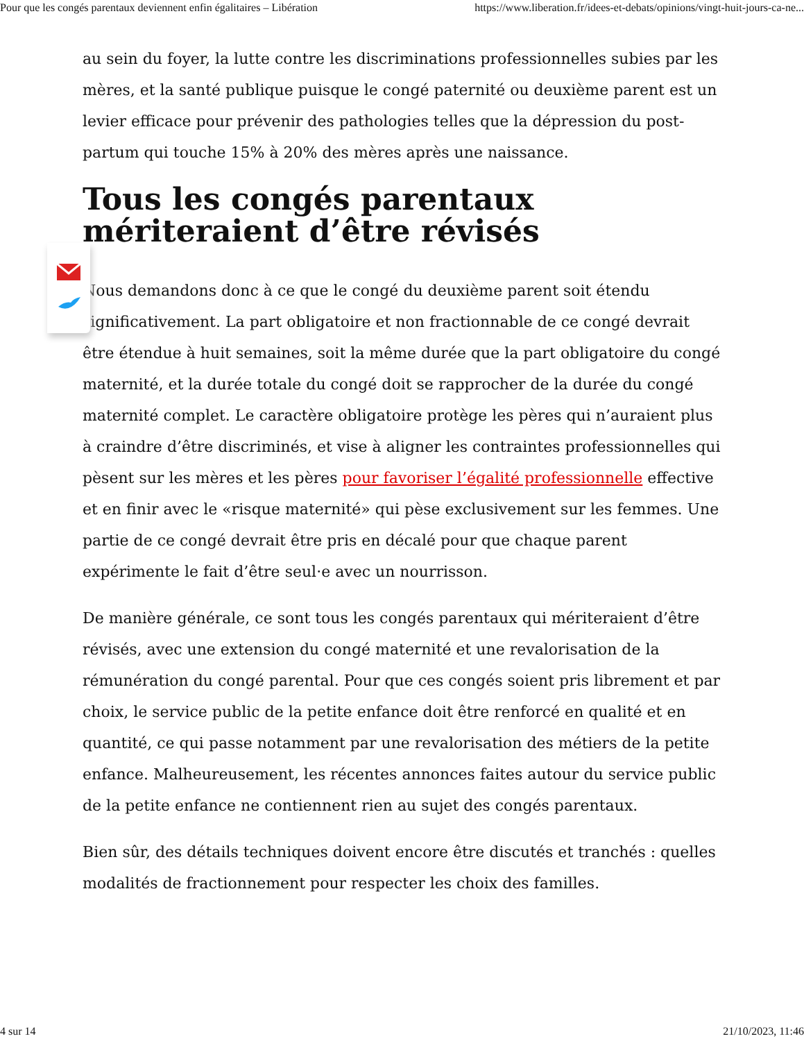Pour que les congés parentaux deviennent enfin égalitaires – Libération https://www.liberation.fr/idees-et-debats/opinions/vingt-huit-jours-ca-ne...
au sein du foyer, la lutte contre les discriminations professionnelles subies par les mères, et la santé publique puisque le congé paternité ou deuxième parent est un levier efficace pour prévenir des pathologies telles que la dépression du post-partum qui touche 15% à 20% des mères après une naissance.
Tous les congés parentaux mériteraient d’être révisés
Nous demandons donc à ce que le congé du deuxième parent soit étendu significativement. La part obligatoire et non fractionnable de ce congé devrait être étendue à huit semaines, soit la même durée que la part obligatoire du congé maternité, et la durée totale du congé doit se rapprocher de la durée du congé maternité complet. Le caractère obligatoire protège les pères qui n’auraient plus à craindre d’être discriminés, et vise à aligner les contraintes professionnelles qui pèsent sur les mères et les pères pour favoriser l’égalité professionnelle effective et en finir avec le «risque maternité» qui pèse exclusivement sur les femmes. Une partie de ce congé devrait être pris en décalé pour que chaque parent expérimente le fait d’être seul·e avec un nourrisson.
De manière générale, ce sont tous les congés parentaux qui mériteraient d’être révisés, avec une extension du congé maternité et une revalorisation de la rémunération du congé parental. Pour que ces congés soient pris librement et par choix, le service public de la petite enfance doit être renforcé en qualité et en quantité, ce qui passe notamment par une revalorisation des métiers de la petite enfance. Malheureusement, les récentes annonces faites autour du service public de la petite enfance ne contiennent rien au sujet des congés parentaux.
Bien sûr, des détails techniques doivent encore être discutés et tranchés : quelles modalités de fractionnement pour respecter les choix des familles.
4 sur 14 21/10/2023, 11:46